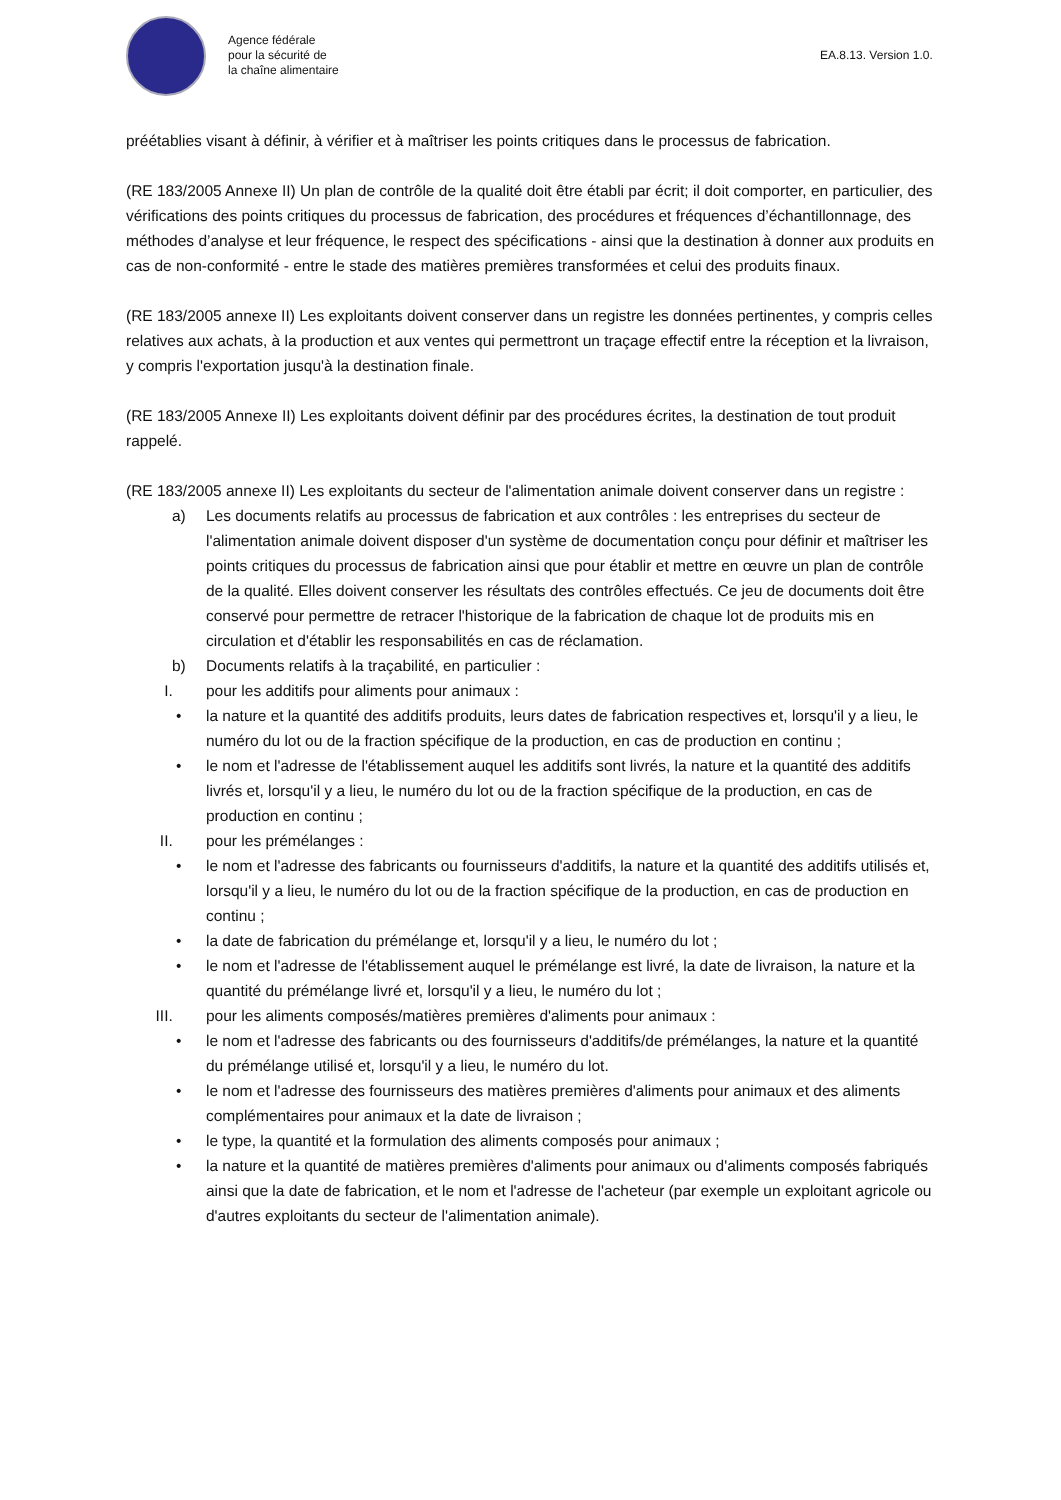Agence fédérale
pour la sécurité de
la chaîne alimentaire
EA.8.13. Version 1.0.
préétablies visant à définir, à vérifier et à maîtriser les points critiques dans le processus de fabrication.
(RE 183/2005 Annexe II) Un plan de contrôle de la qualité doit être établi par écrit; il doit comporter, en particulier, des vérifications des points critiques du processus de fabrication, des procédures et fréquences d’échantillonnage, des méthodes d’analyse et leur fréquence, le respect des spécifications - ainsi que la destination à donner aux produits en cas de non-conformité - entre le stade des matières premières transformées et celui des produits finaux.
(RE 183/2005 annexe II) Les exploitants doivent conserver dans un registre les données pertinentes, y compris celles relatives aux achats, à la production et aux ventes qui permettront un traçage effectif entre la réception et la livraison, y compris l'exportation jusqu'à la destination finale.
(RE 183/2005 Annexe II) Les exploitants doivent définir par des procédures écrites, la destination de tout produit rappelé.
(RE 183/2005 annexe II) Les exploitants du secteur de l'alimentation animale doivent conserver dans un registre :
a) Les documents relatifs au processus de fabrication et aux contrôles : les entreprises du secteur de l'alimentation animale doivent disposer d'un système de documentation conçu pour définir et maîtriser les points critiques du processus de fabrication ainsi que pour établir et mettre en œuvre un plan de contrôle de la qualité. Elles doivent conserver les résultats des contrôles effectués. Ce jeu de documents doit être conservé pour permettre de retracer l'historique de la fabrication de chaque lot de produits mis en circulation et d'établir les responsabilités en cas de réclamation.
b) Documents relatifs à la traçabilité, en particulier :
I. pour les additifs pour aliments pour animaux :
• la nature et la quantité des additifs produits, leurs dates de fabrication respectives et, lorsqu'il y a lieu, le numéro du lot ou de la fraction spécifique de la production, en cas de production en continu ;
• le nom et l'adresse de l'établissement auquel les additifs sont livrés, la nature et la quantité des additifs livrés et, lorsqu'il y a lieu, le numéro du lot ou de la fraction spécifique de la production, en cas de production en continu ;
II. pour les prémélanges :
• le nom et l'adresse des fabricants ou fournisseurs d'additifs, la nature et la quantité des additifs utilisés et, lorsqu'il y a lieu, le numéro du lot ou de la fraction spécifique de la production, en cas de production en continu ;
• la date de fabrication du prémélange et, lorsqu'il y a lieu, le numéro du lot ;
• le nom et l'adresse de l'établissement auquel le prémélange est livré, la date de livraison, la nature et la quantité du prémélange livré et, lorsqu'il y a lieu, le numéro du lot ;
III. pour les aliments composés/matières premières d'aliments pour animaux :
• le nom et l'adresse des fabricants ou des fournisseurs d'additifs/de prémélanges, la nature et la quantité du prémélange utilisé et, lorsqu'il y a lieu, le numéro du lot.
• le nom et l'adresse des fournisseurs des matières premières d'aliments pour animaux et des aliments complémentaires pour animaux et la date de livraison ;
• le type, la quantité et la formulation des aliments composés pour animaux ;
• la nature et la quantité de matières premières d'aliments pour animaux ou d'aliments composés fabriqués ainsi que la date de fabrication, et le nom et l'adresse de l'acheteur (par exemple un exploitant agricole ou d'autres exploitants du secteur de l'alimentation animale).